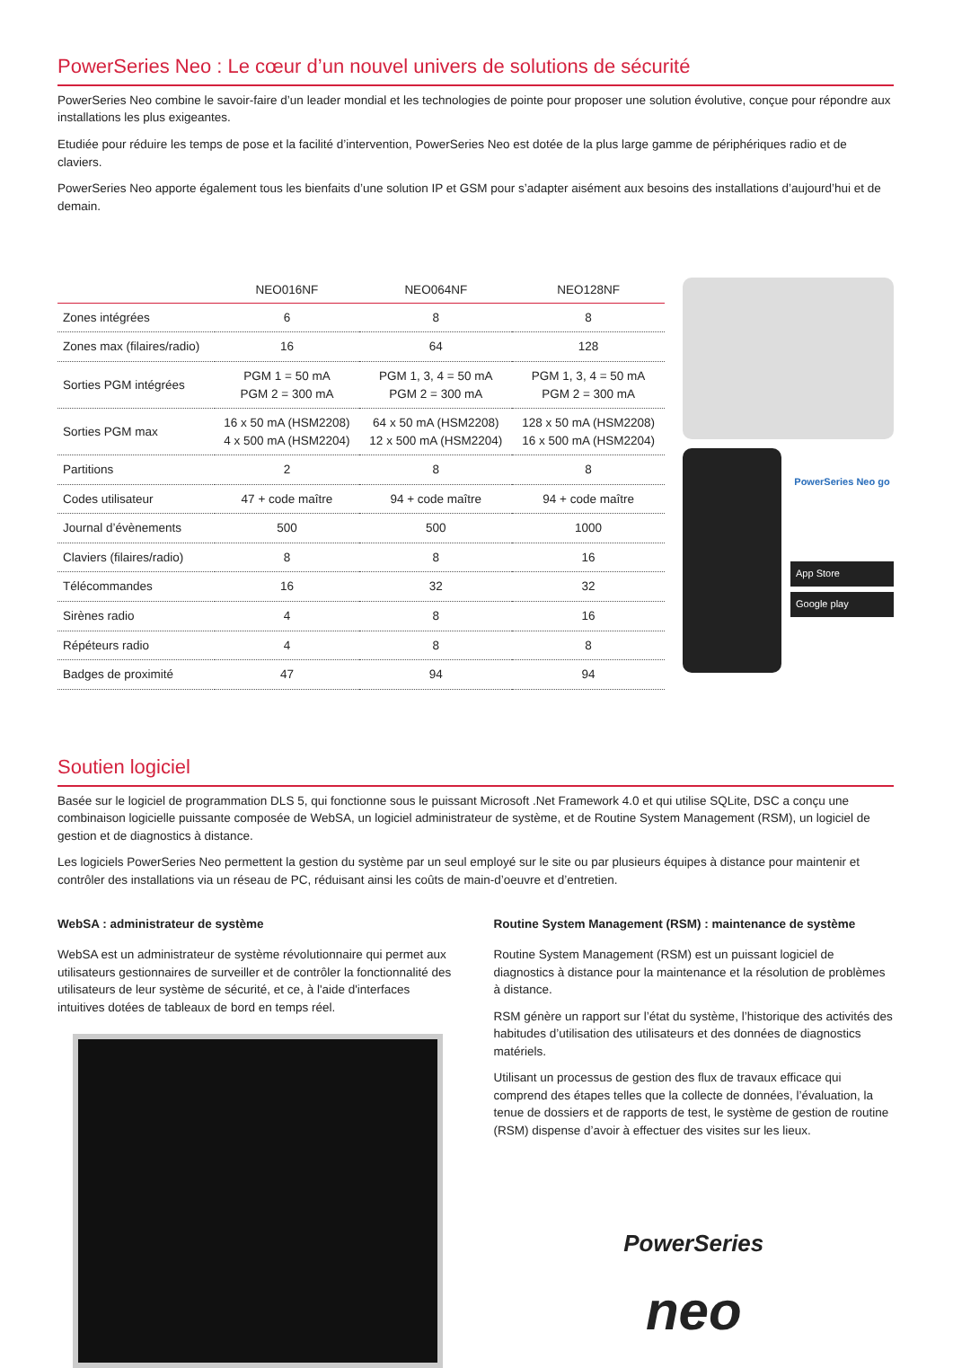PowerSeries Neo : Le cœur d’un nouvel univers de solutions de sécurité
PowerSeries Neo combine le savoir-faire d’un leader mondial et les technologies de pointe pour proposer une solution évolutive, conçue pour répondre aux installations les plus exigeantes.
Etudiée pour réduire les temps de pose et la facilité d’intervention, PowerSeries Neo est dotée de la plus large gamme de périphériques radio et de claviers.
PowerSeries Neo apporte également tous les bienfaits d’une solution IP et GSM pour s’adapter aisément aux besoins des installations d’aujourd’hui et de demain.
| | NEO016NF | NEO064NF | NEO128NF |
| --- | --- | --- | --- |
| Zones intégrées | 6 | 8 | 8 |
| Zones max (filaires/radio) | 16 | 64 | 128 |
| Sorties PGM intégrées | PGM 1 = 50 mA PGM 2 = 300 mA | PGM 1, 3, 4 = 50 mA PGM 2 = 300 mA | PGM 1, 3, 4 = 50 mA PGM 2 = 300 mA |
| Sorties PGM max | 16 x 50 mA (HSM2208) 4 x 500 mA (HSM2204) | 64 x 50 mA (HSM2208) 12 x 500 mA (HSM2204) | 128 x 50 mA (HSM2208) 16 x 500 mA (HSM2204) |
| Partitions | 2 | 8 | 8 |
| Codes utilisateur | 47 + code maître | 94 + code maître | 94 + code maître |
| Journal d’évènements | 500 | 500 | 1000 |
| Claviers (filaires/radio) | 8 | 8 | 16 |
| Télécommandes | 16 | 32 | 32 |
| Sirènes radio | 4 | 8 | 16 |
| Répéteurs radio | 4 | 8 | 8 |
| Badges de proximité | 47 | 94 | 94 |
PowerSeries Neo go
App Store
Google play
Soutien logiciel
Basée sur le logiciel de programmation DLS 5, qui fonctionne sous le puissant Microsoft .Net Framework 4.0 et qui utilise SQLite, DSC a conçu une combinaison logicielle puissante composée de WebSA, un logiciel administrateur de système, et de Routine System Management (RSM), un logiciel de gestion et de diagnostics à distance.
Les logiciels PowerSeries Neo permettent la gestion du système par un seul employé sur le site ou par plusieurs équipes à distance pour maintenir et contrôler des installations via un réseau de PC, réduisant ainsi les coûts de main-d’oeuvre et d’entretien.
WebSA : administrateur de système
WebSA est un administrateur de système révolutionnaire qui permet aux utilisateurs gestionnaires de surveiller et de contrôler la fonctionnalité des utilisateurs de leur système de sécurité, et ce, à l'aide d'interfaces intuitives dotées de tableaux de bord en temps réel.
Routine System Management (RSM) : maintenance de système
Routine System Management (RSM) est un puissant logiciel de diagnostics à distance pour la maintenance et la résolution de problèmes à distance.
RSM génère un rapport sur l’état du système, l’historique des activités des habitudes d’utilisation des utilisateurs et des données de diagnostics matériels.
Utilisant un processus de gestion des flux de travaux efficace qui comprend des étapes telles que la collecte de données, l’évaluation, la tenue de dossiers et de rapports de test, le système de gestion de routine (RSM) dispense d’avoir à effectuer des visites sur les lieux.
PowerSeries
neo